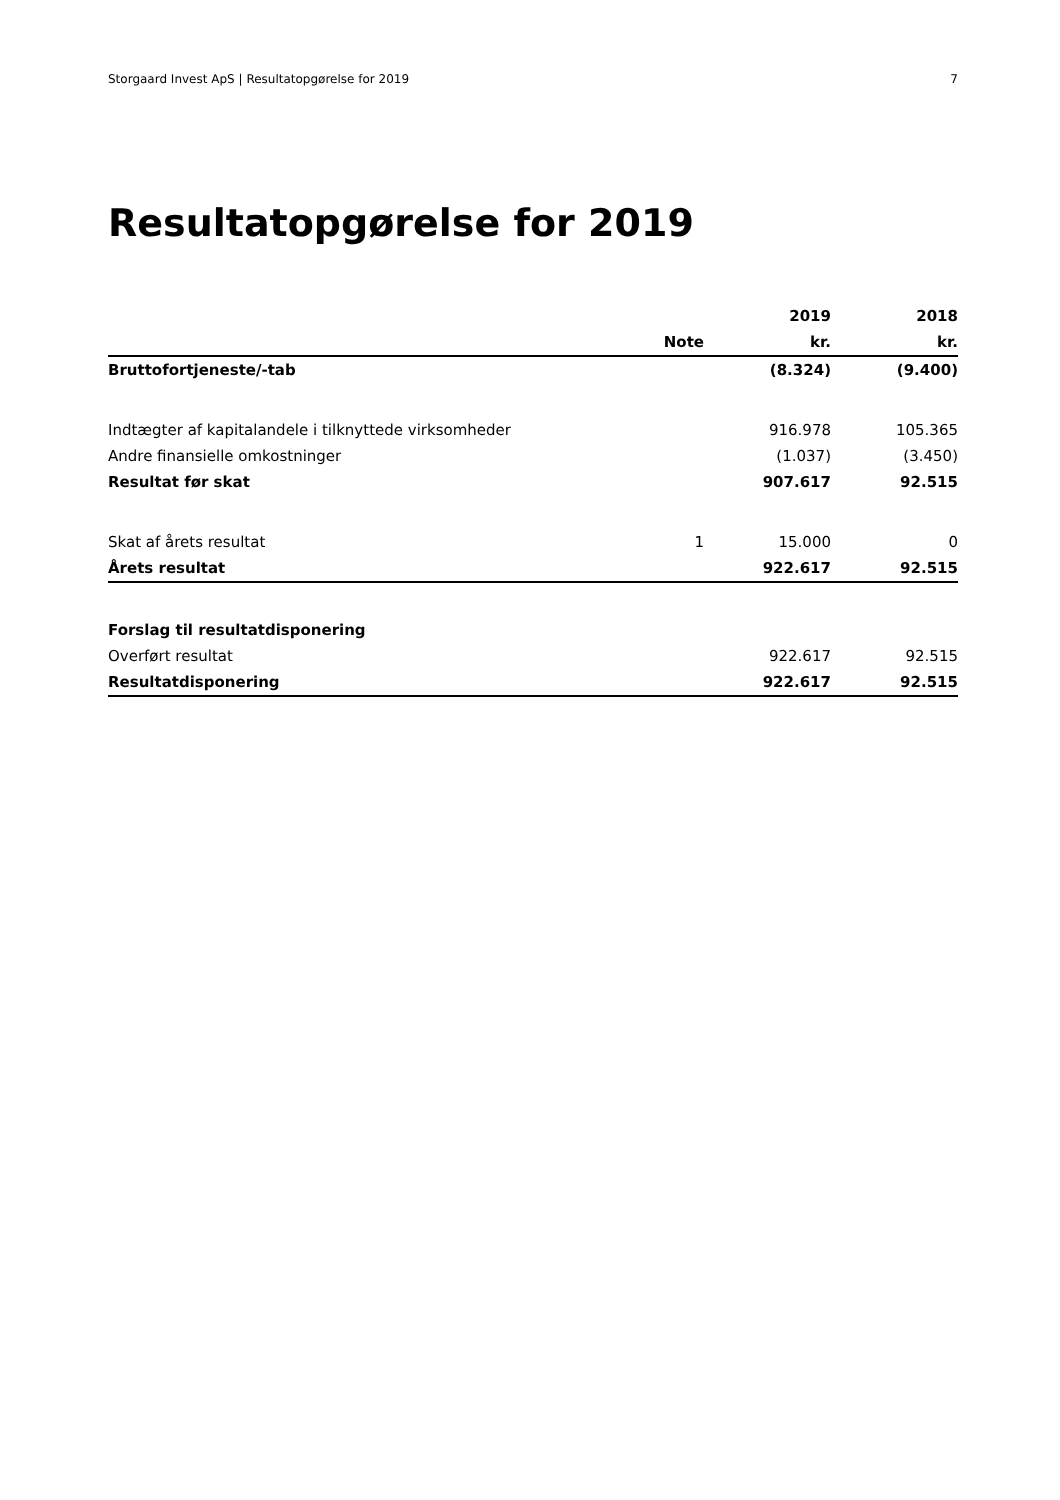Storgaard Invest ApS | Resultatopgørelse for 2019 7
Resultatopgørelse for 2019
| | | 2019 | 2018 |
| --- | --- | --- | --- |
| | Note | kr. | kr. |
| Bruttofortjeneste/-tab | | (8.324) | (9.400) |
| Indtægter af kapitalandele i tilknyttede virksomheder | | 916.978 | 105.365 |
| Andre finansielle omkostninger | | (1.037) | (3.450) |
| Resultat før skat | | 907.617 | 92.515 |
| Skat af årets resultat | 1 | 15.000 | 0 |
| Årets resultat | | 922.617 | 92.515 |
| Forslag til resultatdisponering | | | |
| Overført resultat | | 922.617 | 92.515 |
| Resultatdisponering | | 922.617 | 92.515 |